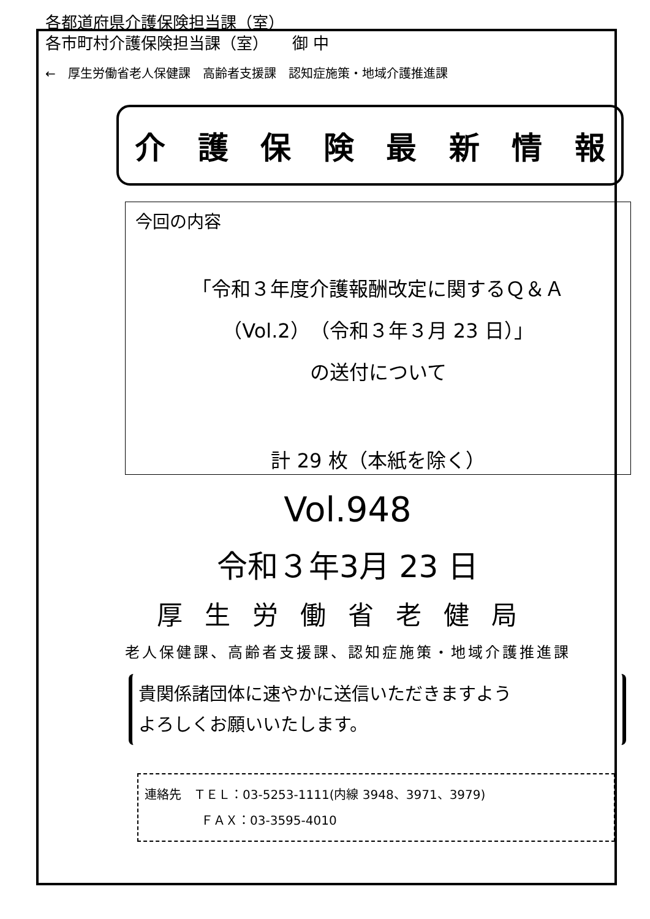各都道府県介護保険担当課（室）
各市町村介護保険担当課（室）　　御 中
←　厚生労働省老人保健課　高齢者支援課　認知症施策・地域介護推進課
介護保険最新情報
今回の内容
「令和３年度介護報酬改定に関するＱ＆Ａ
（Vol.2）（令和３年３月 23 日）」
の送付について
計 29 枚（本紙を除く）
Vol.948
令和３年3月 23 日
厚生労働省老健局
老人保健課、高齢者支援課、認知症施策・地域介護推進課
貴関係諸団体に速やかに送信いただきますよう
よろしくお願いいたします。
連絡先　ＴＥＬ：03-5253-1111(内線 3948、3971、3979)
ＦＡＸ：03-3595-4010